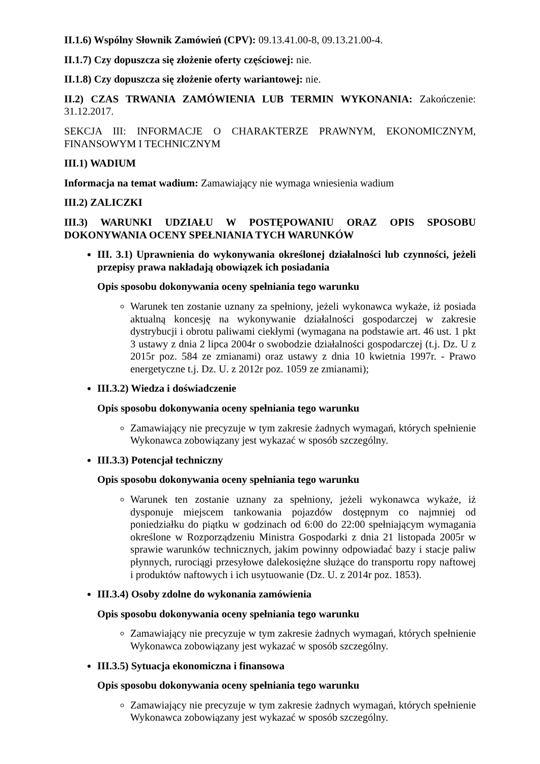II.1.6) Wspólny Słownik Zamówień (CPV): 09.13.41.00-8, 09.13.21.00-4.
II.1.7) Czy dopuszcza się złożenie oferty częściowej: nie.
II.1.8) Czy dopuszcza się złożenie oferty wariantowej: nie.
II.2) CZAS TRWANIA ZAMÓWIENIA LUB TERMIN WYKONANIA: Zakończenie: 31.12.2017.
SEKCJA III: INFORMACJE O CHARAKTERZE PRAWNYM, EKONOMICZNYM, FINANSOWYM I TECHNICZNYM
III.1) WADIUM
Informacja na temat wadium: Zamawiający nie wymaga wniesienia wadium
III.2) ZALICZKI
III.3) WARUNKI UDZIAŁU W POSTĘPOWANIU ORAZ OPIS SPOSOBU DOKONYWANIA OCENY SPEŁNIANIA TYCH WARUNKÓW
III. 3.1) Uprawnienia do wykonywania określonej działalności lub czynności, jeżeli przepisy prawa nakładają obowiązek ich posiadania
Opis sposobu dokonywania oceny spełniania tego warunku
Warunek ten zostanie uznany za spełniony, jeżeli wykonawca wykaże, iż posiada aktualną koncesję na wykonywanie działalności gospodarczej w zakresie dystrybucji i obrotu paliwami ciekłymi (wymagana na podstawie art. 46 ust. 1 pkt 3 ustawy z dnia 2 lipca 2004r o swobodzie działalności gospodarczej (t.j. Dz. U z 2015r poz. 584 ze zmianami) oraz ustawy z dnia 10 kwietnia 1997r. - Prawo energetyczne t.j. Dz. U. z 2012r poz. 1059 ze zmianami);
III.3.2) Wiedza i doświadczenie
Opis sposobu dokonywania oceny spełniania tego warunku
Zamawiający nie precyzuje w tym zakresie żadnych wymagań, których spełnienie Wykonawca zobowiązany jest wykazać w sposób szczególny.
III.3.3) Potencjał techniczny
Opis sposobu dokonywania oceny spełniania tego warunku
Warunek ten zostanie uznany za spełniony, jeżeli wykonawca wykaże, iż dysponuje miejscem tankowania pojazdów dostępnym co najmniej od poniedziałku do piątku w godzinach od 6:00 do 22:00 spełniającym wymagania określone w Rozporządzeniu Ministra Gospodarki z dnia 21 listopada 2005r w sprawie warunków technicznych, jakim powinny odpowiadać bazy i stacje paliw płynnych, rurociągi przesyłowe dalekosiężne służące do transportu ropy naftowej i produktów naftowych i ich usytuowanie (Dz. U. z 2014r poz. 1853).
III.3.4) Osoby zdolne do wykonania zamówienia
Opis sposobu dokonywania oceny spełniania tego warunku
Zamawiający nie precyzuje w tym zakresie żadnych wymagań, których spełnienie Wykonawca zobowiązany jest wykazać w sposób szczególny.
III.3.5) Sytuacja ekonomiczna i finansowa
Opis sposobu dokonywania oceny spełniania tego warunku
Zamawiający nie precyzuje w tym zakresie żadnych wymagań, których spełnienie Wykonawca zobowiązany jest wykazać w sposób szczególny.